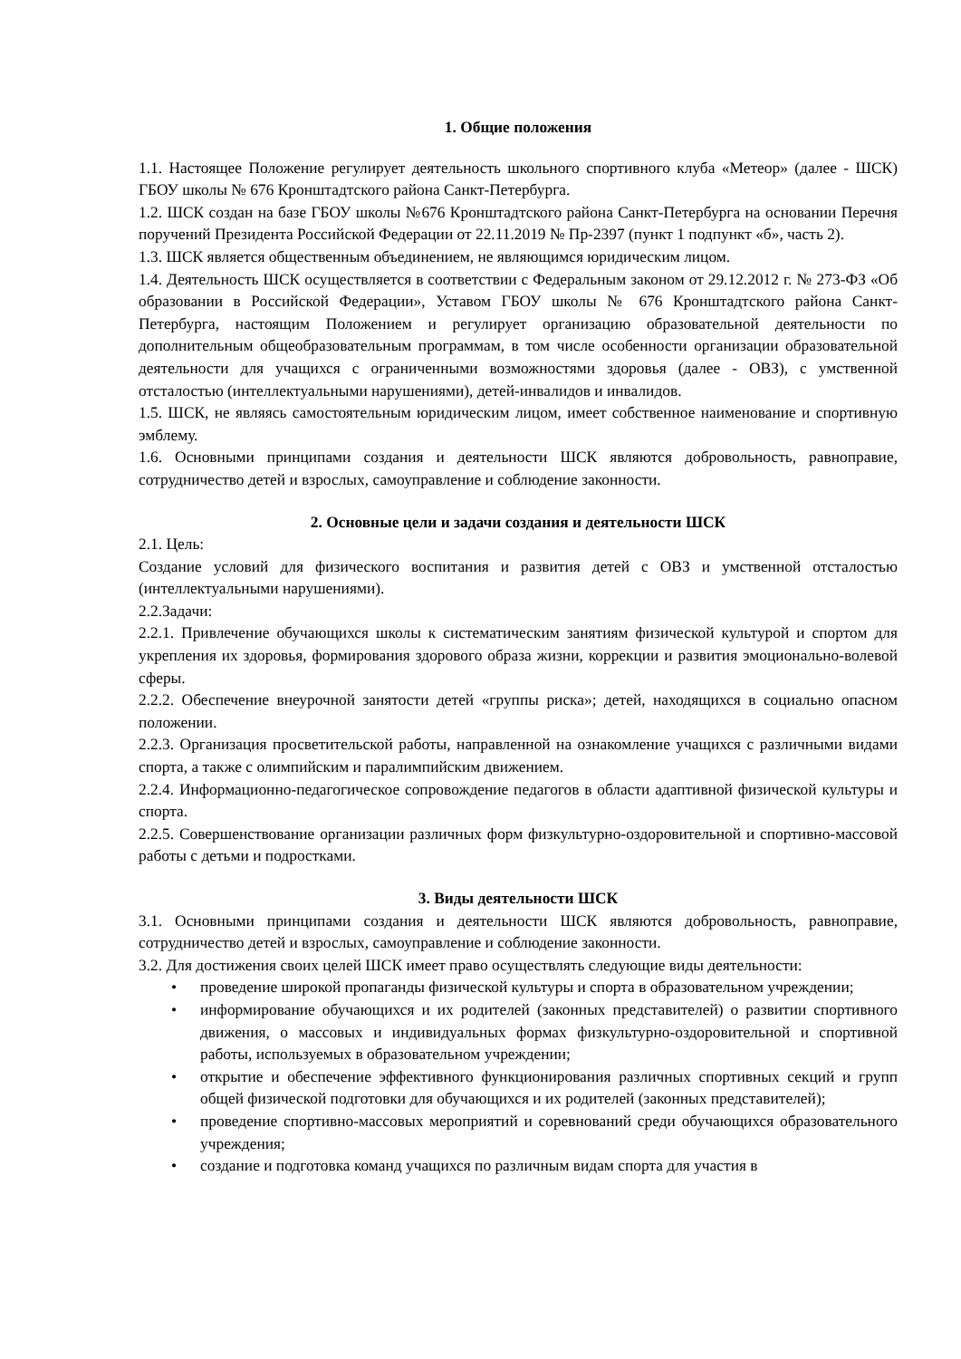1. Общие положения
1.1. Настоящее Положение регулирует деятельность школьного спортивного клуба «Метеор» (далее - ШСК) ГБОУ школы № 676 Кронштадтского района Санкт-Петербурга.
1.2. ШСК создан на базе ГБОУ школы №676 Кронштадтского района Санкт-Петербурга на основании Перечня поручений Президента Российской Федерации от 22.11.2019 № Пр-2397 (пункт 1 подпункт «б», часть 2).
1.3. ШСК является общественным объединением, не являющимся юридическим лицом.
1.4. Деятельность ШСК осуществляется в соответствии с Федеральным законом от 29.12.2012 г. № 273-ФЗ «Об образовании в Российской Федерации», Уставом ГБОУ школы № 676 Кронштадтского района Санкт-Петербурга, настоящим Положением и регулирует организацию образовательной деятельности по дополнительным общеобразовательным программам, в том числе особенности организации образовательной деятельности для учащихся с ограниченными возможностями здоровья (далее - ОВЗ), с умственной отсталостью (интеллектуальными нарушениями), детей-инвалидов и инвалидов.
1.5. ШСК, не являясь самостоятельным юридическим лицом, имеет собственное наименование и спортивную эмблему.
1.6. Основными принципами создания и деятельности ШСК являются добровольность, равноправие, сотрудничество детей и взрослых, самоуправление и соблюдение законности.
2. Основные цели и задачи создания и деятельности ШСК
2.1. Цель:
Создание условий для физического воспитания и развития детей с ОВЗ и умственной отсталостью (интеллектуальными нарушениями).
2.2.Задачи:
2.2.1. Привлечение обучающихся школы к систематическим занятиям физической культурой и спортом для укрепления их здоровья, формирования здорового образа жизни, коррекции и развития эмоционально-волевой сферы.
2.2.2. Обеспечение внеурочной занятости детей «группы риска»; детей, находящихся в социально опасном положении.
2.2.3. Организация просветительской работы, направленной на ознакомление учащихся с различными видами спорта, а также с олимпийским и паралимпийским движением.
2.2.4. Информационно-педагогическое сопровождение педагогов в области адаптивной физической культуры и спорта.
2.2.5. Совершенствование организации различных форм физкультурно-оздоровительной и спортивно-массовой работы с детьми и подростками.
3. Виды деятельности ШСК
3.1. Основными принципами создания и деятельности ШСК являются добровольность, равноправие, сотрудничество детей и взрослых, самоуправление и соблюдение законности.
3.2. Для достижения своих целей ШСК имеет право осуществлять следующие виды деятельности:
• проведение широкой пропаганды физической культуры и спорта в образовательном учреждении;
• информирование обучающихся и их родителей (законных представителей) о развитии спортивного движения, о массовых и индивидуальных формах физкультурно-оздоровительной и спортивной работы, используемых в образовательном учреждении;
• открытие и обеспечение эффективного функционирования различных спортивных секций и групп общей физической подготовки для обучающихся и их родителей (законных представителей);
• проведение спортивно-массовых мероприятий и соревнований среди обучающихся образовательного учреждения;
• создание и подготовка команд учащихся по различным видам спорта для участия в